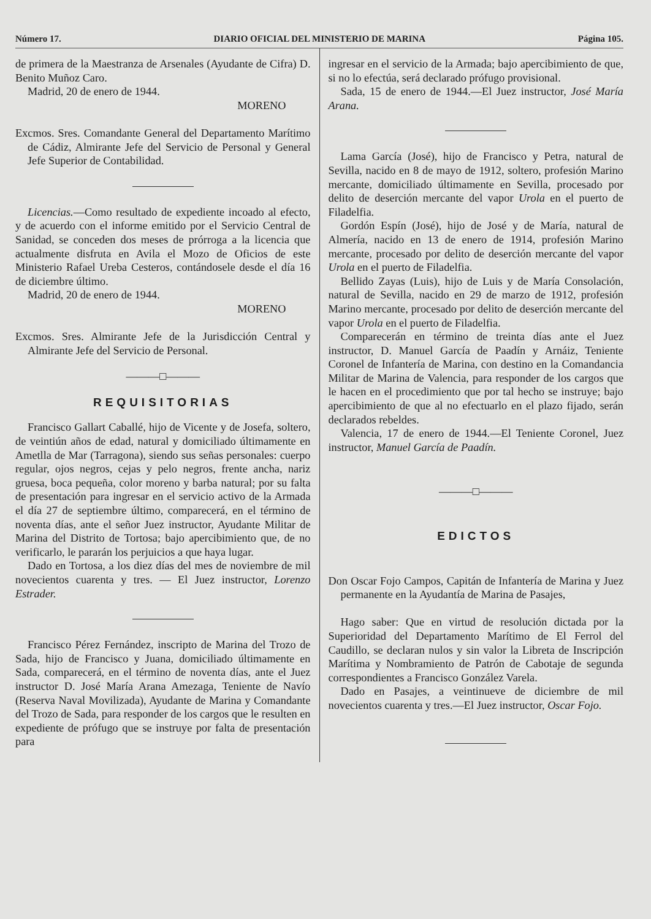Número 17. DIARIO OFICIAL DEL MINISTERIO DE MARINA Página 105.
de primera de la Maestranza de Arsenales (Ayudante de Cifra) D. Benito Muñoz Caro.
Madrid, 20 de enero de 1944.
MORENO
Excmos. Sres. Comandante General del Departamento Marítimo de Cádiz, Almirante Jefe del Servicio de Personal y General Jefe Superior de Contabilidad.
Licencias.—Como resultado de expediente incoado al efecto, y de acuerdo con el informe emitido por el Servicio Central de Sanidad, se conceden dos meses de prórroga a la licencia que actualmente disfruta en Avila el Mozo de Oficios de este Ministerio Rafael Ureba Cesteros, contándosele desde el día 16 de diciembre último.
Madrid, 20 de enero de 1944.
MORENO
Excmos. Sres. Almirante Jefe de la Jurisdicción Central y Almirante Jefe del Servicio de Personal.
———□———
REQUISITORIAS
Francisco Gallart Caballé, hijo de Vicente y de Josefa, soltero, de veintiún años de edad, natural y domiciliado últimamente en Ametlla de Mar (Tarragona), siendo sus señas personales: cuerpo regular, ojos negros, cejas y pelo negros, frente ancha, nariz gruesa, boca pequeña, color moreno y barba natural; por su falta de presentación para ingresar en el servicio activo de la Armada el día 27 de septiembre último, comparecerá, en el término de noventa días, ante el señor Juez instructor, Ayudante Militar de Marina del Distrito de Tortosa; bajo apercibimiento que, de no verificarlo, le pararán los perjuicios a que haya lugar.
Dado en Tortosa, a los diez días del mes de noviembre de mil novecientos cuarenta y tres. — El Juez instructor, Lorenzo Estrader.
Francisco Pérez Fernández, inscripto de Marina del Trozo de Sada, hijo de Francisco y Juana, domiciliado últimamente en Sada, comparecerá, en el término de noventa días, ante el Juez instructor D. José María Arana Amezaga, Teniente de Navío (Reserva Naval Movilizada), Ayudante de Marina y Comandante del Trozo de Sada, para responder de los cargos que le resulten en expediente de prófugo que se instruye por falta de presentación para
ingresar en el servicio de la Armada; bajo apercibimiento de que, si no lo efectúa, será declarado prófugo provisional.
Sada, 15 de enero de 1944.—El Juez instructor, José María Arana.
Lama García (José), hijo de Francisco y Petra, natural de Sevilla, nacido en 8 de mayo de 1912, soltero, profesión Marino mercante, domiciliado últimamente en Sevilla, procesado por delito de deserción mercante del vapor Urola en el puerto de Filadelfia.
Gordón Espín (José), hijo de José y de María, natural de Almería, nacido en 13 de enero de 1914, profesión Marino mercante, procesado por delito de deserción mercante del vapor Urola en el puerto de Filadelfia.
Bellido Zayas (Luis), hijo de Luis y de María Consolación, natural de Sevilla, nacido en 29 de marzo de 1912, profesión Marino mercante, procesado por delito de deserción mercante del vapor Urola en el puerto de Filadelfia.
Comparecerán en término de treinta días ante el Juez instructor, D. Manuel García de Paadín y Arnáiz, Teniente Coronel de Infantería de Marina, con destino en la Comandancia Militar de Marina de Valencia, para responder de los cargos que le hacen en el procedimiento que por tal hecho se instruye; bajo apercibimiento de que al no efectuarlo en el plazo fijado, serán declarados rebeldes.
Valencia, 17 de enero de 1944.—El Teniente Coronel, Juez instructor, Manuel García de Paadín.
———□———
EDICTOS
Don Oscar Fojo Campos, Capitán de Infantería de Marina y Juez permanente en la Ayudantía de Marina de Pasajes,
Hago saber: Que en virtud de resolución dictada por la Superioridad del Departamento Marítimo de El Ferrol del Caudillo, se declaran nulos y sin valor la Libreta de Inscripción Marítima y Nombramiento de Patrón de Cabotaje de segunda correspondientes a Francisco González Varela.
Dado en Pasajes, a veintinueve de diciembre de mil novecientos cuarenta y tres.—El Juez instructor, Oscar Fojo.